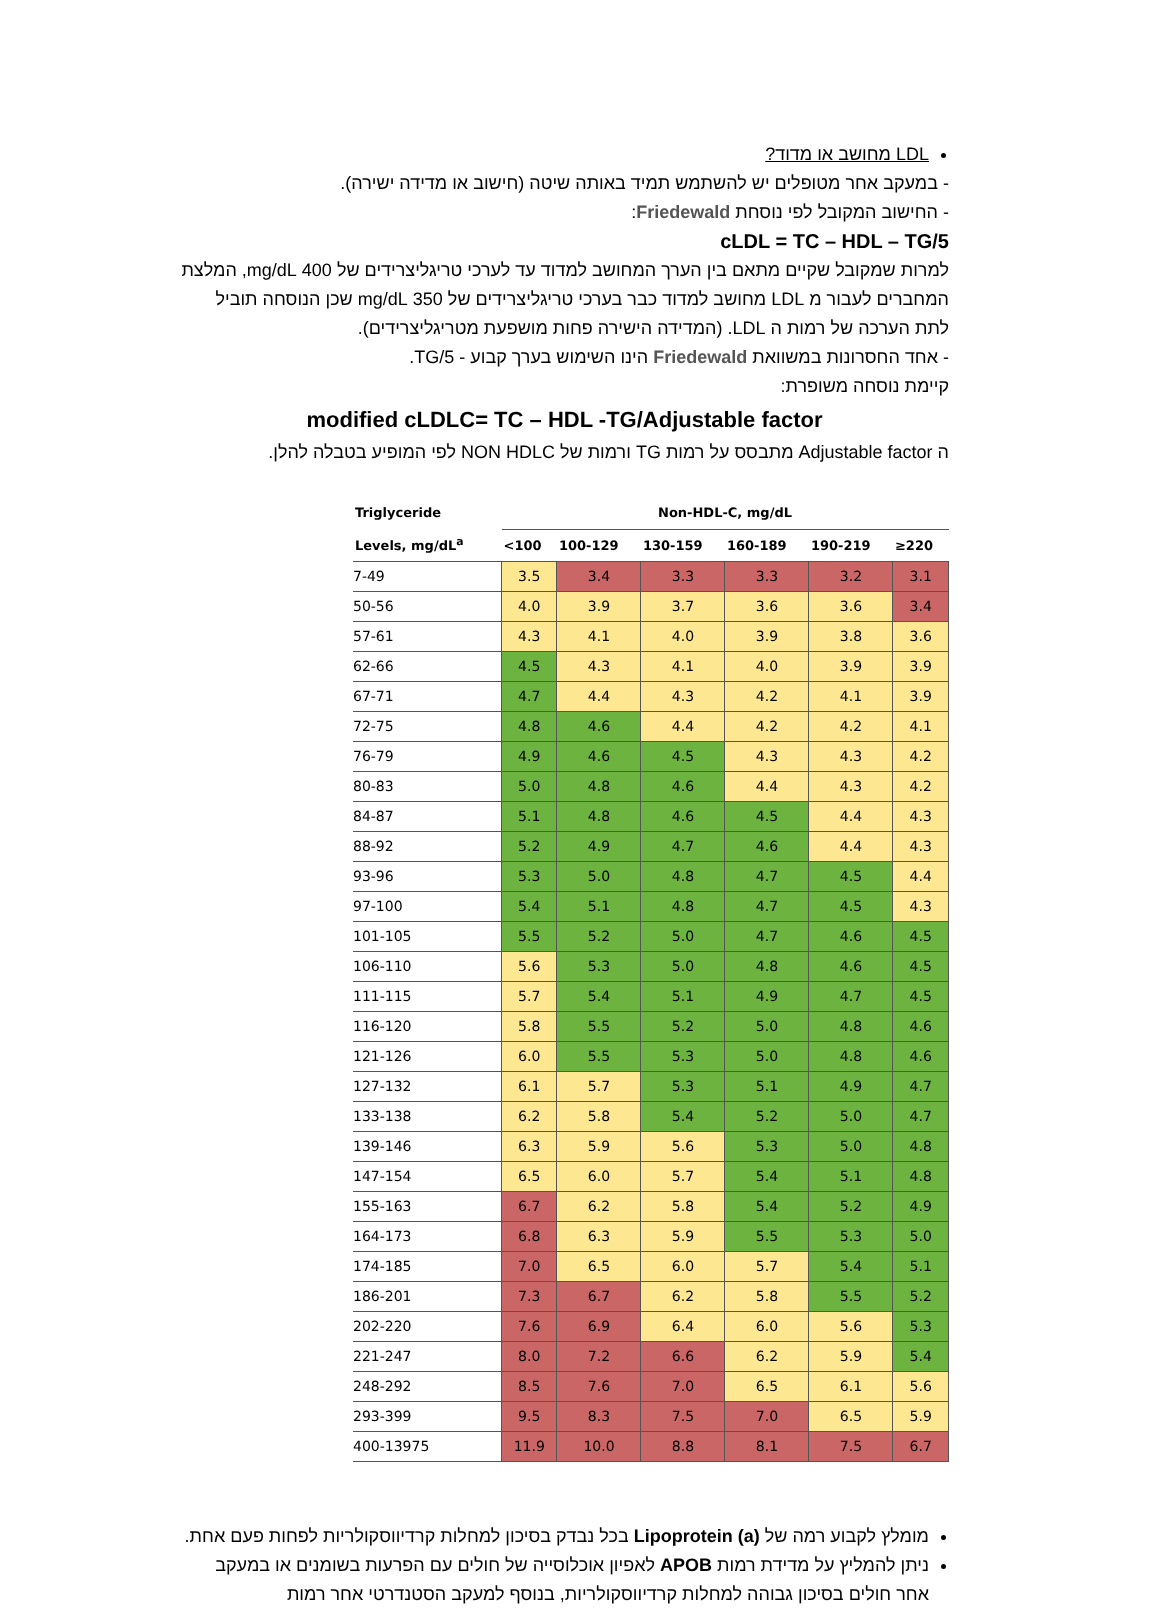LDL מחושב או מדוד?
- במעקב אחר מטופלים יש להשתמש תמיד באותה שיטה (חישוב או מדידה ישירה).
- החישוב המקובל לפי נוסחת Friedewald:
cLDL = TC – HDL – TG/5
למרות שמקובל שקיים מתאם בין הערך המחושב למדוד עד לערכי טריגליצרידים של 400 mg/dL, המלצת המחברים לעבור מ LDL מחושב למדוד כבר בערכי טריגליצרידים של 350 mg/dL שכן הנוסחה תוביל לתת הערכה של רמות ה LDL. (המדידה הישירה פחות מושפעת מטריגליצרידים).
- אחד החסרונות במשוואת Friedewald הינו השימוש בערך קבוע - TG/5.
קיימת נוסחה משופרת:
modified cLDLC= TC – HDL -TG/Adjustable factor
ה Adjustable factor מתבסס על רמות TG ורמות של NON HDLC לפי המופיע בטבלה להלן.
| Triglyceride Levels, mg/dL<sup>a</sup> | Non-HDL-C, mg/dL | | | | | |
| --- | --- | --- | --- | --- | --- | --- |
| | <100 | 100-129 | 130-159 | 160-189 | 190-219 | ≥220 |
| 7-49 | 3.5 | 3.4 | 3.3 | 3.3 | 3.2 | 3.1 |
| 50-56 | 4.0 | 3.9 | 3.7 | 3.6 | 3.6 | 3.4 |
| 57-61 | 4.3 | 4.1 | 4.0 | 3.9 | 3.8 | 3.6 |
| 62-66 | 4.5 | 4.3 | 4.1 | 4.0 | 3.9 | 3.9 |
| 67-71 | 4.7 | 4.4 | 4.3 | 4.2 | 4.1 | 3.9 |
| 72-75 | 4.8 | 4.6 | 4.4 | 4.2 | 4.2 | 4.1 |
| 76-79 | 4.9 | 4.6 | 4.5 | 4.3 | 4.3 | 4.2 |
| 80-83 | 5.0 | 4.8 | 4.6 | 4.4 | 4.3 | 4.2 |
| 84-87 | 5.1 | 4.8 | 4.6 | 4.5 | 4.4 | 4.3 |
| 88-92 | 5.2 | 4.9 | 4.7 | 4.6 | 4.4 | 4.3 |
| 93-96 | 5.3 | 5.0 | 4.8 | 4.7 | 4.5 | 4.4 |
| 97-100 | 5.4 | 5.1 | 4.8 | 4.7 | 4.5 | 4.3 |
| 101-105 | 5.5 | 5.2 | 5.0 | 4.7 | 4.6 | 4.5 |
| 106-110 | 5.6 | 5.3 | 5.0 | 4.8 | 4.6 | 4.5 |
| 111-115 | 5.7 | 5.4 | 5.1 | 4.9 | 4.7 | 4.5 |
| 116-120 | 5.8 | 5.5 | 5.2 | 5.0 | 4.8 | 4.6 |
| 121-126 | 6.0 | 5.5 | 5.3 | 5.0 | 4.8 | 4.6 |
| 127-132 | 6.1 | 5.7 | 5.3 | 5.1 | 4.9 | 4.7 |
| 133-138 | 6.2 | 5.8 | 5.4 | 5.2 | 5.0 | 4.7 |
| 139-146 | 6.3 | 5.9 | 5.6 | 5.3 | 5.0 | 4.8 |
| 147-154 | 6.5 | 6.0 | 5.7 | 5.4 | 5.1 | 4.8 |
| 155-163 | 6.7 | 6.2 | 5.8 | 5.4 | 5.2 | 4.9 |
| 164-173 | 6.8 | 6.3 | 5.9 | 5.5 | 5.3 | 5.0 |
| 174-185 | 7.0 | 6.5 | 6.0 | 5.7 | 5.4 | 5.1 |
| 186-201 | 7.3 | 6.7 | 6.2 | 5.8 | 5.5 | 5.2 |
| 202-220 | 7.6 | 6.9 | 6.4 | 6.0 | 5.6 | 5.3 |
| 221-247 | 8.0 | 7.2 | 6.6 | 6.2 | 5.9 | 5.4 |
| 248-292 | 8.5 | 7.6 | 7.0 | 6.5 | 6.1 | 5.6 |
| 293-399 | 9.5 | 8.3 | 7.5 | 7.0 | 6.5 | 5.9 |
| 400-13975 | 11.9 | 10.0 | 8.8 | 8.1 | 7.5 | 6.7 |
מומלץ לקבוע רמה של Lipoprotein (a) בכל נבדק בסיכון למחלות קרדיווסקולריות לפחות פעם אחת.
ניתן להמליץ על מדידת רמות APOB לאפיון אוכלוסייה של חולים עם הפרעות בשומנים או במעקב אחר חולים בסיכון גבוהה למחלות קרדיווסקולריות, בנוסף למעקב הסטנדרטי אחר רמות